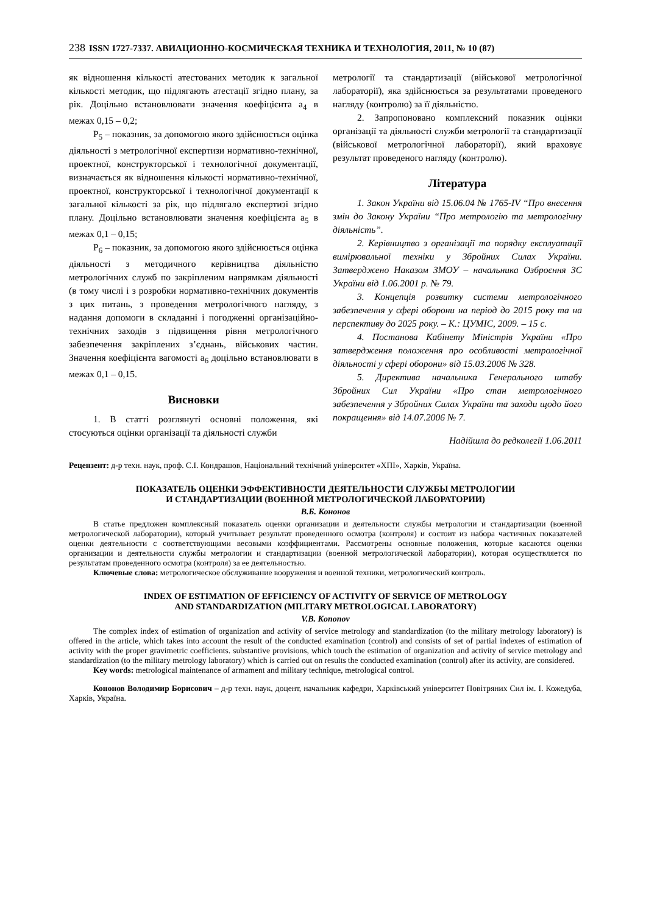238 ISSN 1727-7337. АВИАЦИОННО-КОСМИЧЕСКАЯ ТЕХНИКА И ТЕХНОЛОГИЯ, 2011, № 10 (87)
як відношення кількості атестованих методик к загальної кількості методик, що підлягають атестації згідно плану, за рік. Доцільно встановлювати значення коефіцієнта a<sub>4</sub> в межах 0,15 – 0,2;
P<sub>5</sub> – показник, за допомогою якого здійснюється оцінка діяльності з метрологічної експертизи нормативно-технічної, проектної, конструкторської і технологічної документації, визначається як відношення кількості нормативно-технічної, проектної, конструкторської і технологічної документації к загальної кількості за рік, що підлягало експертизі згідно плану. Доцільно встановлювати значення коефіцієнта a<sub>5</sub> в межах 0,1 – 0,15;
P<sub>6</sub> – показник, за допомогою якого здійснюється оцінка діяльності з методичного керівництва діяльністю метрологічних служб по закріпленим напрямкам діяльності (в тому числі і з розробки нормативно-технічних документів з цих питань, з проведення метрологічного нагляду, з надання допомоги в складанні і погодженні організаційно-технічних заходів з підвищення рівня метрологічного забезпечення закріплених з’єднань, військових частин. Значення коефіцієнта вагомості a<sub>6</sub> доцільно встановлювати в межах 0,1 – 0,15.
Висновки
1. В статті розглянуті основні положення, які стосуються оцінки організації та діяльності служби
метрології та стандартизації (військової метрологічної лабораторії), яка здійснюється за результатами проведеного нагляду (контролю) за її діяльністю.
2. Запропоновано комплексний показник оцінки організації та діяльності служби метрології та стандартизації (військової метрологічної лабораторії), який враховує результат проведеного нагляду (контролю).
Література
1. Закон України від 15.06.04 № 1765-IV “Про внесення змін до Закону України “Про метрологію та метрологічну діяльність”.
2. Керівництво з організації та порядку експлуатації вимірювальної техніки у Збройних Силах України. Затверджено Наказом ЗМОУ – начальника Озброєння ЗС України від 1.06.2001 р. № 79.
3. Концепція розвитку системи метрологічного забезпечення у сфері оборони на період до 2015 року та на перспективу до 2025 року. – К.: ЦУМІС, 2009. – 15 с.
4. Постанова Кабінету Міністрів України «Про затвердження положення про особливості метрологічної діяльності у сфері оборони» від 15.03.2006 № 328.
5. Директива начальника Генерального штабу Збройних Сил України «Про стан метрологічного забезпечення у Збройних Силах України та заходи щодо його покращення» від 14.07.2006 № 7.
Надійшла до редколегії 1.06.2011
Рецензент: д-р техн. наук, проф. С.І. Кондрашов, Національний технічний університет «ХПІ», Харків, Україна.
ПОКАЗАТЕЛЬ ОЦЕНКИ ЭФФЕКТИВНОСТИ ДЕЯТЕЛЬНОСТИ СЛУЖБЫ МЕТРОЛОГИИ
И СТАНДАРТИЗАЦИИ (ВОЕННОЙ МЕТРОЛОГИЧЕСКОЙ ЛАБОРАТОРИИ)
В.Б. Кононов
В статье предложен комплексный показатель оценки организации и деятельности службы метрологии и стандартизации (военной метрологической лаборатории), который учитывает результат проведенного осмотра (контроля) и состоит из набора частичных показателей оценки деятельности с соответствующими весовыми коэффициентами. Рассмотрены основные положения, которые касаются оценки организации и деятельности службы метрологии и стандартизации (военной метрологической лаборатории), которая осуществляется по результатам проведенного осмотра (контроля) за ее деятельностью.
Ключевые слова: метрологическое обслуживание вооружения и военной техники, метрологический контроль.
INDEX OF ESTIMATION OF EFFICIENCY OF ACTIVITY OF SERVICE OF METROLOGY
AND STANDARDIZATION (MILITARY METROLOGICAL LABORATORY)
V.B. Kononov
The complex index of estimation of organization and activity of service metrology and standardization (to the military metrology laboratory) is offered in the article, which takes into account the result of the conducted examination (control) and consists of set of partial indexes of estimation of activity with the proper gravimetric coefficients. substantive provisions, which touch the estimation of organization and activity of service metrology and standardization (to the military metrology laboratory) which is carried out on results the conducted examination (control) after its activity, are considered.
Key words: metrological maintenance of armament and military technique, metrological control.
Кононов Володимир Борисович – д-р техн. наук, доцент, начальник кафедри, Харківський університет Повітряних Сил ім. І. Кожедуба, Харків, Україна.